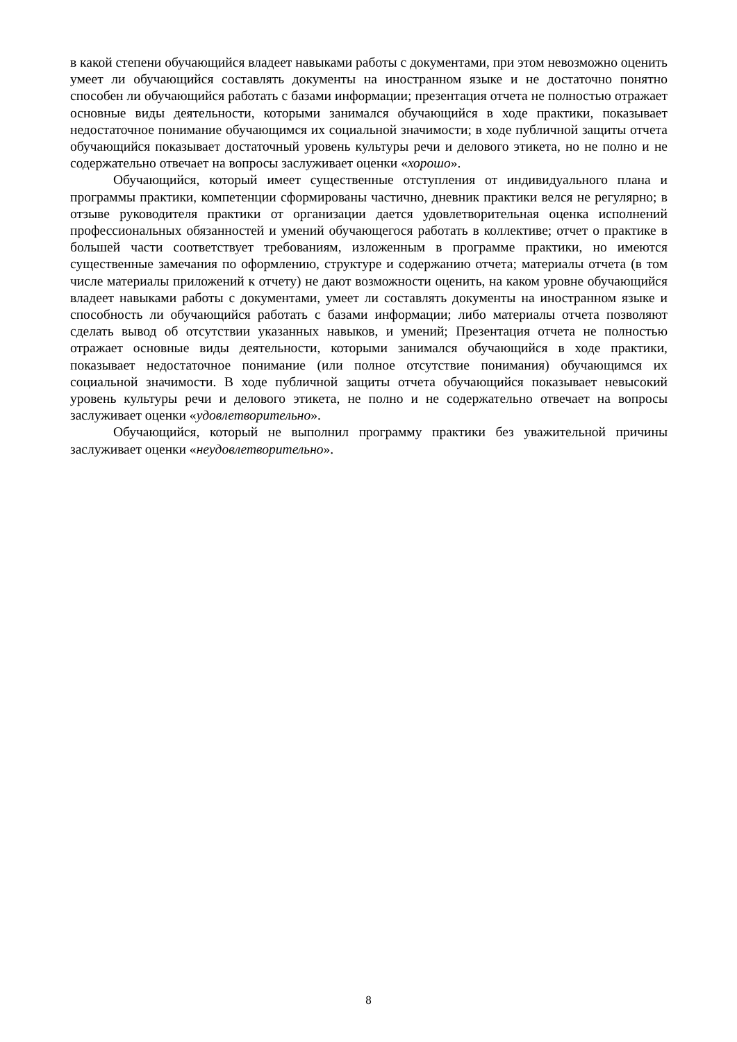в какой степени обучающийся владеет навыками работы с документами, при этом невозможно оценить умеет ли обучающийся составлять документы на иностранном языке и не достаточно понятно способен ли обучающийся работать с базами информации; презентация отчета не полностью отражает основные виды деятельности, которыми занимался обучающийся в ходе практики, показывает недостаточное понимание обучающимся их социальной значимости; в ходе публичной защиты отчета обучающийся показывает достаточный уровень культуры речи и делового этикета, но не полно и не содержательно отвечает на вопросы заслуживает оценки «хорошо».
Обучающийся, который имеет существенные отступления от индивидуального плана и программы практики, компетенции сформированы частично, дневник практики велся не регулярно; в отзыве руководителя практики от организации дается удовлетворительная оценка исполнений профессиональных обязанностей и умений обучающегося работать в коллективе; отчет о практике в большей части соответствует требованиям, изложенным в программе практики, но имеются существенные замечания по оформлению, структуре и содержанию отчета; материалы отчета (в том числе материалы приложений к отчету) не дают возможности оценить, на каком уровне обучающийся владеет навыками работы с документами, умеет ли составлять документы на иностранном языке и способность ли обучающийся работать с базами информации; либо материалы отчета позволяют сделать вывод об отсутствии указанных навыков, и умений; Презентация отчета не полностью отражает основные виды деятельности, которыми занимался обучающийся в ходе практики, показывает недостаточное понимание (или полное отсутствие понимания) обучающимся их социальной значимости. В ходе публичной защиты отчета обучающийся показывает невысокий уровень культуры речи и делового этикета, не полно и не содержательно отвечает на вопросы заслуживает оценки «удовлетворительно».
Обучающийся, который не выполнил программу практики без уважительной причины заслуживает оценки «неудовлетворительно».
8